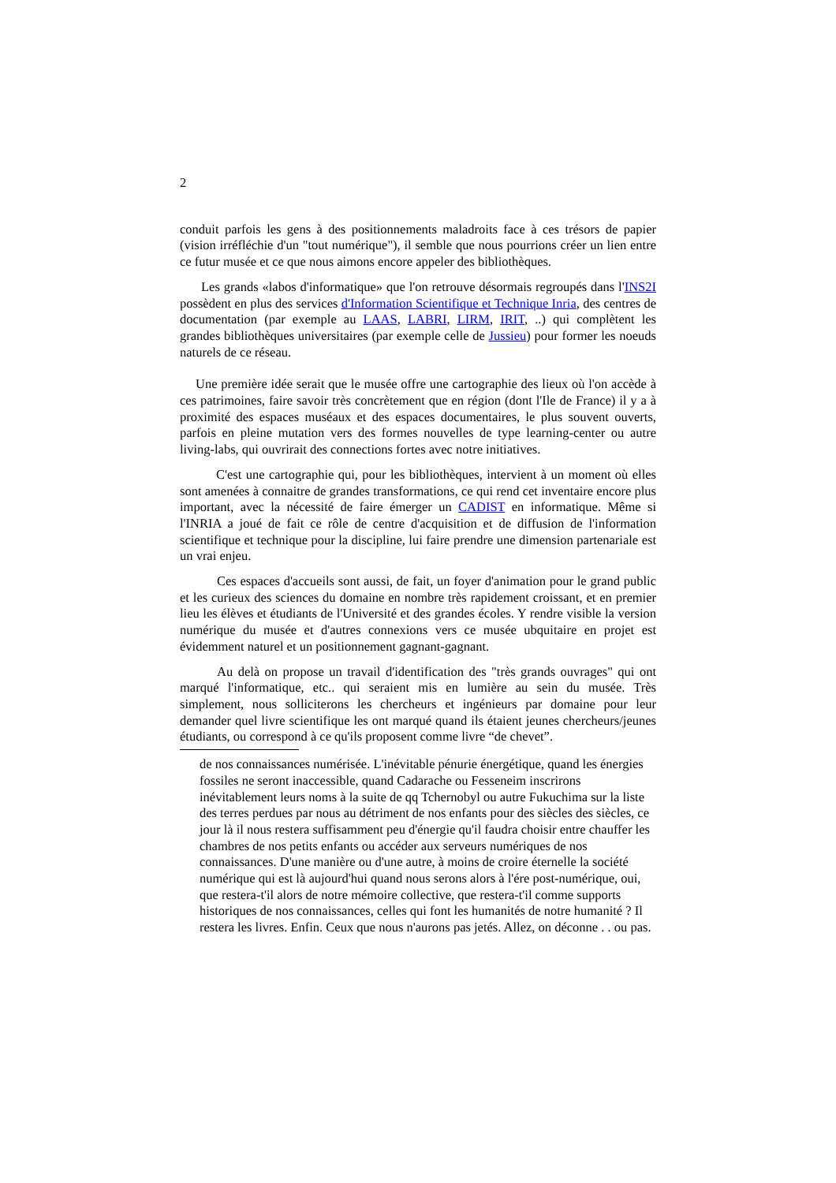2
conduit parfois les gens à des positionnements maladroits face à ces trésors de papier (vision irréfléchie d'un "tout numérique"), il semble que nous pourrions créer un lien entre ce futur musée et ce que nous aimons encore appeler des bibliothèques.
Les grands «labos d'informatique» que l'on retrouve désormais regroupés dans l'INS2I possèdent en plus des services d'Information Scientifique et Technique Inria, des centres de documentation (par exemple au LAAS, LABRI, LIRM, IRIT, ..) qui complètent les grandes bibliothèques universitaires (par exemple celle de Jussieu) pour former les noeuds naturels de ce réseau.
Une première idée serait que le musée offre une cartographie des lieux où l'on accède à ces patrimoines, faire savoir très concrètement que en région (dont l'Ile de France) il y a à proximité des espaces muséaux et des espaces documentaires, le plus souvent ouverts, parfois en pleine mutation vers des formes nouvelles de type learning-center ou autre living-labs, qui ouvrirait des connections fortes avec notre initiatives.
C'est une cartographie qui, pour les bibliothèques, intervient à un moment où elles sont amenées à connaitre de grandes transformations, ce qui rend cet inventaire encore plus important, avec la nécessité de faire émerger un CADIST en informatique. Même si l'INRIA a joué de fait ce rôle de centre d'acquisition et de diffusion de l'information scientifique et technique pour la discipline, lui faire prendre une dimension partenariale est un vrai enjeu.
Ces espaces d'accueils sont aussi, de fait, un foyer d'animation pour le grand public et les curieux des sciences du domaine en nombre très rapidement croissant, et en premier lieu les élèves et étudiants de l'Université et des grandes écoles. Y rendre visible la version numérique du musée et d'autres connexions vers ce musée ubquitaire en projet est évidemment naturel et un positionnement gagnant-gagnant.
Au delà on propose un travail d'identification des "très grands ouvrages" qui ont marqué l'informatique, etc.. qui seraient mis en lumière au sein du musée. Très simplement, nous solliciterons les chercheurs et ingénieurs par domaine pour leur demander quel livre scientifique les ont marqué quand ils étaient jeunes chercheurs/jeunes étudiants, ou correspond à ce qu'ils proposent comme livre “de chevet”.
de nos connaissances numérisée. L'inévitable pénurie énergétique, quand les énergies fossiles ne seront inaccessible, quand Cadarache ou Fesseneim inscrirons inévitablement leurs noms à la suite de qq Tchernobyl ou autre Fukuchima sur la liste des terres perdues par nous au détriment de nos enfants pour des siècles des siècles, ce jour là il nous restera suffisamment peu d'énergie qu'il faudra choisir entre chauffer les chambres de nos petits enfants ou accéder aux serveurs numériques de nos connaissances. D'une manière ou d'une autre, à moins de croire éternelle la société numérique qui est là aujourd'hui quand nous serons alors à l'ére post-numérique, oui, que restera-t'il alors de notre mémoire collective, que restera-t'il comme supports historiques de nos connaissances, celles qui font les humanités de notre humanité ? Il restera les livres. Enfin. Ceux que nous n'aurons pas jetés. Allez, on déconne . . ou pas.